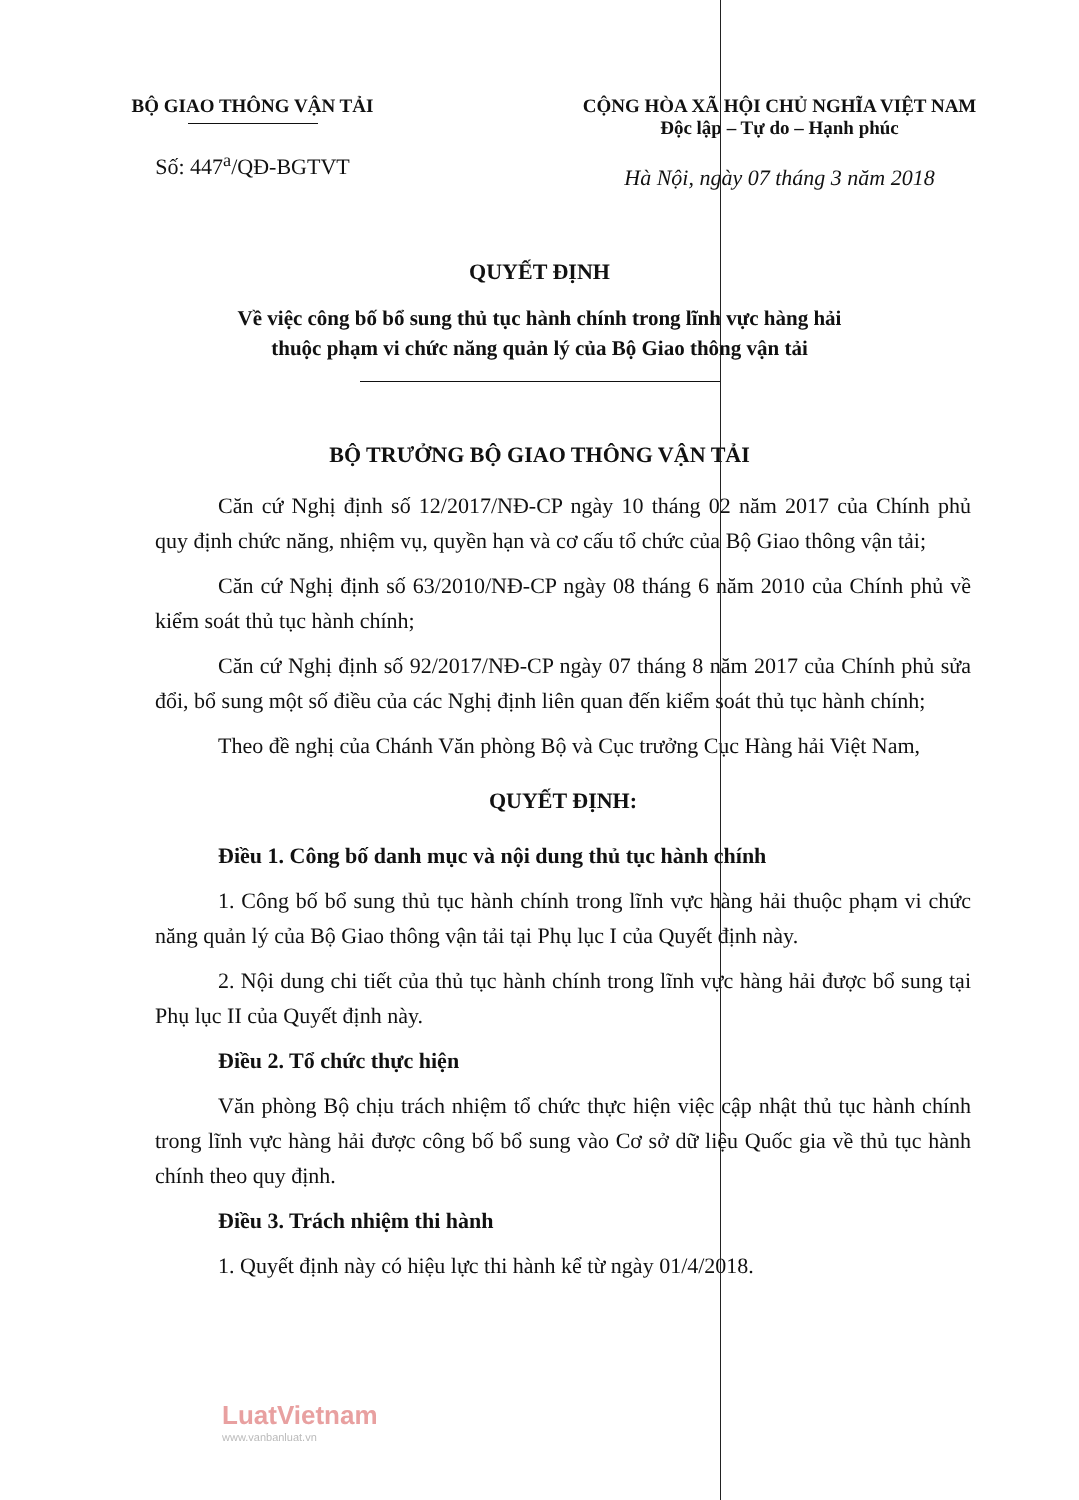BỘ GIAO THÔNG VẬN TẢI
Số: 447<sup>a</sup>/QĐ-BGTVT
CỘNG HÒA XÃ HỘI CHỦ NGHĨA VIỆT NAM
Độc lập – Tự do – Hạnh phúc
Hà Nội, ngày 07 tháng 3 năm 2018
QUYẾT ĐỊNH
Về việc công bố bổ sung thủ tục hành chính trong lĩnh vực hàng hải
thuộc phạm vi chức năng quản lý của Bộ Giao thông vận tải
BỘ TRƯỞNG BỘ GIAO THÔNG VẬN TẢI
Căn cứ Nghị định số 12/2017/NĐ-CP ngày 10 tháng 02 năm 2017 của Chính phủ quy định chức năng, nhiệm vụ, quyền hạn và cơ cấu tổ chức của Bộ Giao thông vận tải;
Căn cứ Nghị định số 63/2010/NĐ-CP ngày 08 tháng 6 năm 2010 của Chính phủ về kiểm soát thủ tục hành chính;
Căn cứ Nghị định số 92/2017/NĐ-CP ngày 07 tháng 8 năm 2017 của Chính phủ sửa đổi, bổ sung một số điều của các Nghị định liên quan đến kiểm soát thủ tục hành chính;
Theo đề nghị của Chánh Văn phòng Bộ và Cục trưởng Cục Hàng hải Việt Nam,
QUYẾT ĐỊNH:
Điều 1. Công bố danh mục và nội dung thủ tục hành chính
1. Công bố bổ sung thủ tục hành chính trong lĩnh vực hàng hải thuộc phạm vi chức năng quản lý của Bộ Giao thông vận tải tại Phụ lục I của Quyết định này.
2. Nội dung chi tiết của thủ tục hành chính trong lĩnh vực hàng hải được bổ sung tại Phụ lục II của Quyết định này.
Điều 2. Tổ chức thực hiện
Văn phòng Bộ chịu trách nhiệm tổ chức thực hiện việc cập nhật thủ tục hành chính trong lĩnh vực hàng hải được công bố bổ sung vào Cơ sở dữ liệu Quốc gia về thủ tục hành chính theo quy định.
Điều 3. Trách nhiệm thi hành
1. Quyết định này có hiệu lực thi hành kể từ ngày 01/4/2018.
LuatVietnam
www.vanbanluat.vn